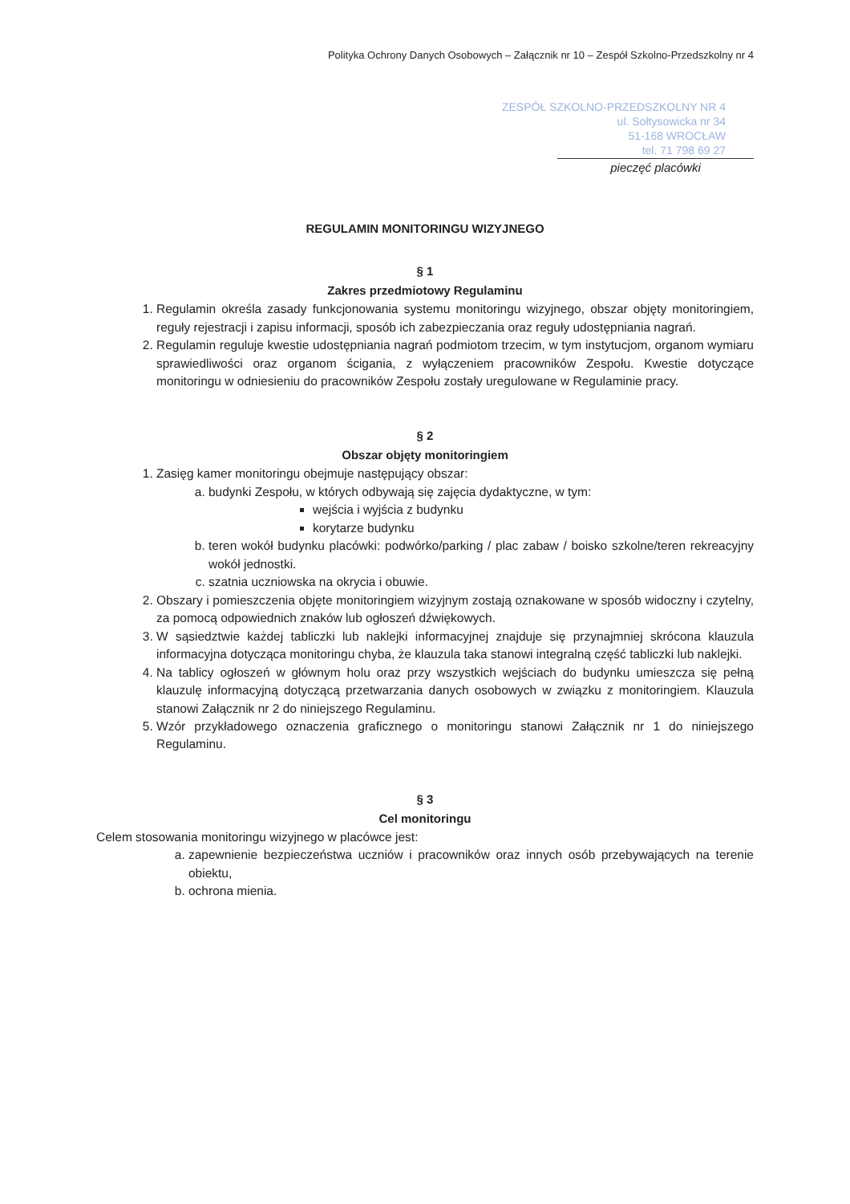Polityka Ochrony Danych Osobowych – Załącznik nr 10 – Zespół Szkolno-Przedszkolny nr 4
ZESPÓŁ SZKOLNO-PRZEDSZKOLNY NR 4
ul. Sołtysowicka nr 34
51-168 WROCŁAW
tel. 71 798 69 27
pieczęć placówki
REGULAMIN MONITORINGU WIZYJNEGO
§ 1
Zakres przedmiotowy Regulaminu
1. Regulamin określa zasady funkcjonowania systemu monitoringu wizyjnego, obszar objęty monitoringiem, reguły rejestracji i zapisu informacji, sposób ich zabezpieczania oraz reguły udostępniania nagrań.
2. Regulamin reguluje kwestie udostępniania nagrań podmiotom trzecim, w tym instytucjom, organom wymiaru sprawiedliwości oraz organom ścigania, z wyłączeniem pracowników Zespołu. Kwestie dotyczące monitoringu w odniesieniu do pracowników Zespołu zostały uregulowane w Regulaminie pracy.
§ 2
Obszar objęty monitoringiem
1. Zasięg kamer monitoringu obejmuje następujący obszar:
a. budynki Zespołu, w których odbywają się zajęcia dydaktyczne, w tym:
wejścia i wyjścia z budynku
korytarze budynku
b. teren wokół budynku placówki: podwórko/parking / plac zabaw / boisko szkolne/teren rekreacyjny wokół jednostki.
c. szatnia uczniowska na okrycia i obuwie.
2. Obszary i pomieszczenia objęte monitoringiem wizyjnym zostają oznakowane w sposób widoczny i czytelny, za pomocą odpowiednich znaków lub ogłoszeń dźwiękowych.
3. W sąsiedztwie każdej tabliczki lub naklejki informacyjnej znajduje się przynajmniej skrócona klauzula informacyjna dotycząca monitoringu chyba, że klauzula taka stanowi integralną część tabliczki lub naklejki.
4. Na tablicy ogłoszeń w głównym holu oraz przy wszystkich wejściach do budynku umieszcza się pełną klauzulę informacyjną dotyczącą przetwarzania danych osobowych w związku z monitoringiem. Klauzula stanowi Załącznik nr 2 do niniejszego Regulaminu.
5. Wzór przykładowego oznaczenia graficznego o monitoringu stanowi Załącznik nr 1 do niniejszego Regulaminu.
§ 3
Cel monitoringu
Celem stosowania monitoringu wizyjnego w placówce jest:
a. zapewnienie bezpieczeństwa uczniów i pracowników oraz innych osób przebywających na terenie obiektu,
b. ochrona mienia.